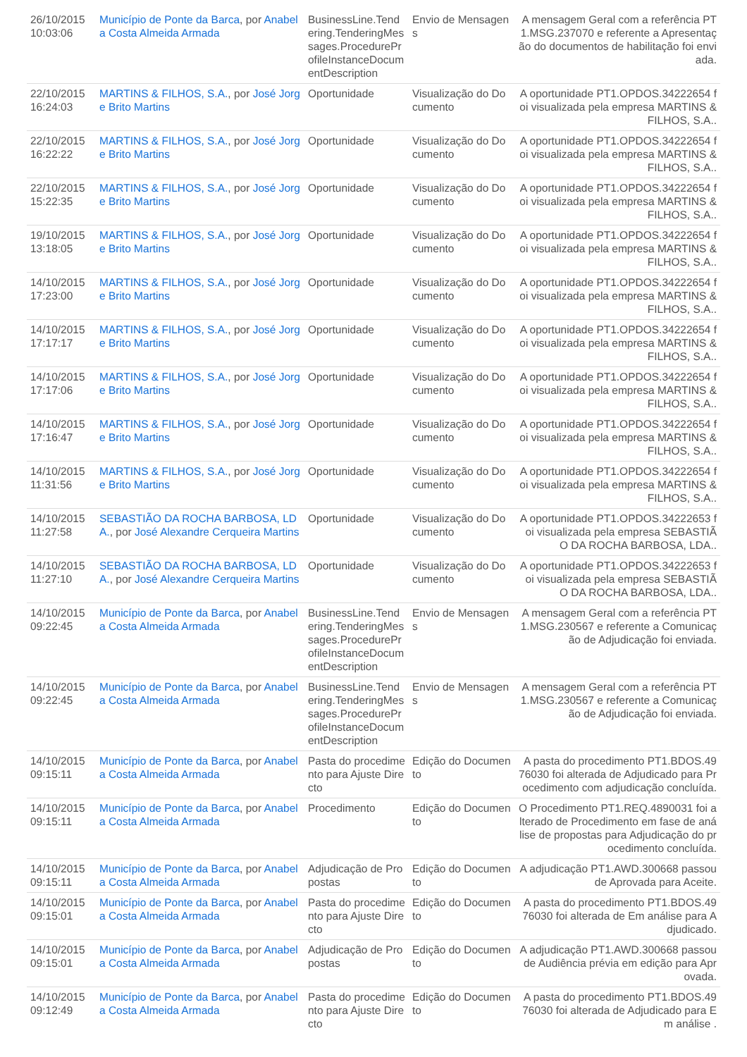| 26/10/2015 10:03:06 | Município de Ponte da Barca , por Anabela Costa Almeida Armada | BusinessLine.Tendering.TenderingMessages.ProcedureProfileInstanceDocumentDescription | Envio de Mensagens | A mensagem Geral com a referência PT1.MSG.237070 e referente a Apresentação do documentos de habilitação foi enviada. |
| 22/10/2015 16:24:03 | MARTINS & FILHOS, S.A. , por José Jorge Brito Martins | Oportunidade | Visualização do Documento | A oportunidade PT1.OPDOS.34222654 foi visualizada pela empresa MARTINS & FILHOS, S.A.. |
| 22/10/2015 16:22:22 | MARTINS & FILHOS, S.A. , por José Jorge Brito Martins | Oportunidade | Visualização do Documento | A oportunidade PT1.OPDOS.34222654 foi visualizada pela empresa MARTINS & FILHOS, S.A.. |
| 22/10/2015 15:22:35 | MARTINS & FILHOS, S.A. , por José Jorge Brito Martins | Oportunidade | Visualização do Documento | A oportunidade PT1.OPDOS.34222654 foi visualizada pela empresa MARTINS & FILHOS, S.A.. |
| 19/10/2015 13:18:05 | MARTINS & FILHOS, S.A. , por José Jorge Brito Martins | Oportunidade | Visualização do Documento | A oportunidade PT1.OPDOS.34222654 foi visualizada pela empresa MARTINS & FILHOS, S.A.. |
| 14/10/2015 17:23:00 | MARTINS & FILHOS, S.A. , por José Jorge Brito Martins | Oportunidade | Visualização do Documento | A oportunidade PT1.OPDOS.34222654 foi visualizada pela empresa MARTINS & FILHOS, S.A.. |
| 14/10/2015 17:17:17 | MARTINS & FILHOS, S.A. , por José Jorge Brito Martins | Oportunidade | Visualização do Documento | A oportunidade PT1.OPDOS.34222654 foi visualizada pela empresa MARTINS & FILHOS, S.A.. |
| 14/10/2015 17:17:06 | MARTINS & FILHOS, S.A. , por José Jorge Brito Martins | Oportunidade | Visualização do Documento | A oportunidade PT1.OPDOS.34222654 foi visualizada pela empresa MARTINS & FILHOS, S.A.. |
| 14/10/2015 17:16:47 | MARTINS & FILHOS, S.A. , por José Jorge Brito Martins | Oportunidade | Visualização do Documento | A oportunidade PT1.OPDOS.34222654 foi visualizada pela empresa MARTINS & FILHOS, S.A.. |
| 14/10/2015 11:31:56 | MARTINS & FILHOS, S.A. , por José Jorge Brito Martins | Oportunidade | Visualização do Documento | A oportunidade PT1.OPDOS.34222654 foi visualizada pela empresa MARTINS & FILHOS, S.A.. |
| 14/10/2015 11:27:58 | SEBASTIÃO DA ROCHA BARBOSA, LDA. , por José Alexandre Cerqueira Martins | Oportunidade | Visualização do Documento | A oportunidade PT1.OPDOS.34222653 foi visualizada pela empresa SEBASTIÃO DA ROCHA BARBOSA, LDA.. |
| 14/10/2015 11:27:10 | SEBASTIÃO DA ROCHA BARBOSA, LDA. , por José Alexandre Cerqueira Martins | Oportunidade | Visualização do Documento | A oportunidade PT1.OPDOS.34222653 foi visualizada pela empresa SEBASTIÃO DA ROCHA BARBOSA, LDA.. |
| 14/10/2015 09:22:45 | Município de Ponte da Barca , por Anabela Costa Almeida Armada | BusinessLine.Tendering.TenderingMessages.ProcedureProfileInstanceDocumentDescription | Envio de Mensagens | A mensagem Geral com a referência PT1.MSG.230567 e referente a Comunicação de Adjudicação foi enviada. |
| 14/10/2015 09:22:45 | Município de Ponte da Barca , por Anabela Costa Almeida Armada | BusinessLine.Tendering.TenderingMessages.ProcedureProfileInstanceDocumentDescription | Envio de Mensagens | A mensagem Geral com a referência PT1.MSG.230567 e referente a Comunicação de Adjudicação foi enviada. |
| 14/10/2015 09:15:11 | Município de Ponte da Barca , por Anabela Costa Almeida Armada | Pasta do procedimento para Ajuste Directo | Edição do Documento | A pasta do procedimento PT1.BDOS.4976030 foi alterada de Adjudicado para Procedimento com adjudicação concluída. |
| 14/10/2015 09:15:11 | Município de Ponte da Barca , por Anabela Costa Almeida Armada | Procedimento | Edição do Documento | O Procedimento PT1.REQ.4890031 foi alterado de Procedimento em fase de análise de propostas para Adjudicação do procedimento concluída. |
| 14/10/2015 09:15:11 | Município de Ponte da Barca , por Anabela Costa Almeida Armada | Adjudicação de Propostas | Edição do Documento | A adjudicação PT1.AWD.300668 passou de Aprovada para Aceite. |
| 14/10/2015 09:15:01 | Município de Ponte da Barca , por Anabela Costa Almeida Armada | Pasta do procedimento para Ajuste Directo | Edição do Documento | A pasta do procedimento PT1.BDOS.4976030 foi alterada de Em análise para Adjudicado. |
| 14/10/2015 09:15:01 | Município de Ponte da Barca , por Anabela Costa Almeida Armada | Adjudicação de Propostas | Edição do Documento | A adjudicação PT1.AWD.300668 passou de Audiência prévia em edição para Aprovada. |
| 14/10/2015 09:12:49 | Município de Ponte da Barca , por Anabela Costa Almeida Armada | Pasta do procedimento para Ajuste Directo | Edição do Documento | A pasta do procedimento PT1.BDOS.4976030 foi alterada de Adjudicado para Em análise . |